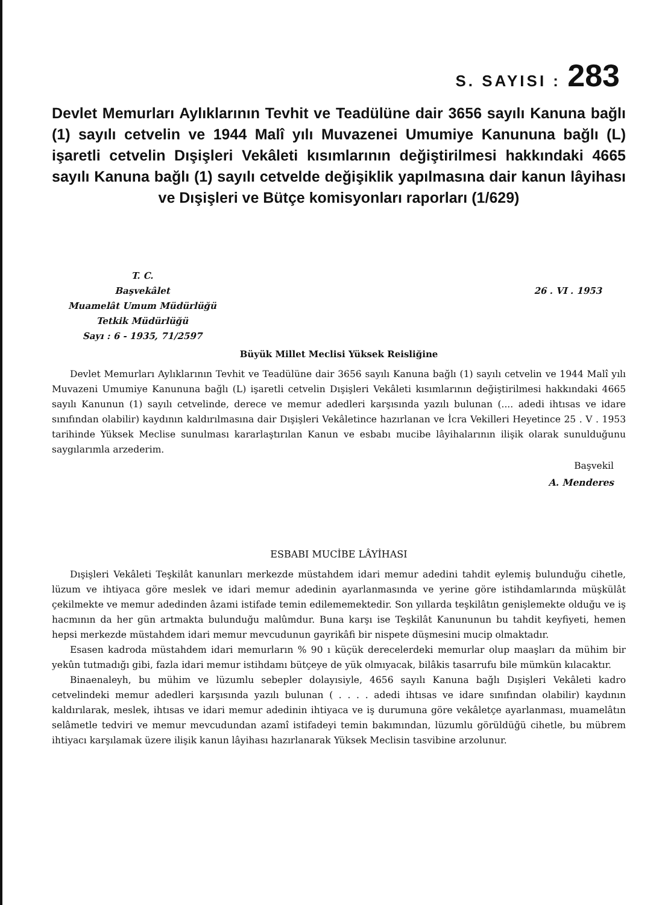S. SAYISI : 283
Devlet Memurları Aylıklarının Tevhit ve Teadülüne dair 3656 sayılı Kanuna bağlı (1) sayılı cetvelin ve 1944 Malî yılı Muvazenei Umumiye Kanununa bağlı (L) işaretli cetvelin Dışişleri Vekâleti kısımlarının değiştirilmesi hakkındaki 4665 sayılı Kanuna bağlı (1) sayılı cetvelde değişiklik yapılmasına dair kanun lâyihası ve Dışişleri ve Bütçe komisyonları raporları (1/629)
T. C.
Başvekâlet
Muamelât Umum Müdürlüğü
Tetkik Müdürlüğü
Sayı : 6 - 1935, 71/2597
26 . VI . 1953
Büyük Millet Meclisi Yüksek Reisliğine
Devlet Memurları Aylıklarının Tevhit ve Teadülüne dair 3656 sayılı Kanuna bağlı (1) sayılı cetvelin ve 1944 Malî yılı Muvazeni Umumiye Kanununa bağlı (L) işaretli cetvelin Dışişleri Vekâleti kısımlarının değiştirilmesi hakkındaki 4665 sayılı Kanunun (1) sayılı cetvelinde, derece ve memur adedleri karşısında yazılı bulunan (.... adedi ihtısas ve idare sınıfından olabilir) kaydının kaldırılmasına dair Dışişleri Vekâletince hazırlanan ve İcra Vekilleri Heyetince 25 . V . 1953 tarihinde Yüksek Meclise sunulması kararlaştırılan Kanun ve esbabı mucibe lâyihalarının ilişik olarak sunulduğunu saygılarımla arzederim.
Başvekil
A. Menderes
ESBABI MUCİBE LÂYİHASI
Dışişleri Vekâleti Teşkilât kanunları merkezde müstahdem idari memur adedini tahdit eylemiş bulunduğu cihetle, lüzum ve ihtiyaca göre meslek ve idari memur adedinin ayarlanmasında ve yerine göre istihdamlarında müşkülât çekilmekte ve memur adedinden âzami istifade temin edilememektedir. Son yıllarda teşkilâtın genişlemekte olduğu ve iş hacmının da her gün artmakta bulunduğu malûmdur. Buna karşı ise Teşkilât Kanununun bu tahdit keyfiyeti, hemen hepsi merkezde müstahdem idari memur mevcudunun gayrikâfi bir nispete düşmesini mucip olmaktadır.
Esasen kadroda müstahdem idari memurların % 90 ı küçük derecelerdeki memurlar olup maaşları da mühim bir yekûn tutmadığı gibi, fazla idari memur istihdamı bütçeye de yük olmıyacak, bilâkis tasarrufu bile mümkün kılacaktır.
Binaenaleyh, bu mühim ve lüzumlu sebepler dolayısiyle, 4656 sayılı Kanuna bağlı Dışişleri Vekâleti kadro cetvelindeki memur adedleri karşısında yazılı bulunan ( . . . . adedi ihtısas ve idare sınıfından olabilir) kaydının kaldırılarak, meslek, ihtısas ve idari memur adedinin ihtiyaca ve iş durumuna göre vekâletçe ayarlanması, muamelâtın selâmetle tedviri ve memur mevcudundan azamî istifadeyi temin bakımından, lüzumlu görüldüğü cihetle, bu mübrem ihtiyacı karşılamak üzere ilişik kanun lâyihası hazırlanarak Yüksek Meclisin tasvibine arzolunur.